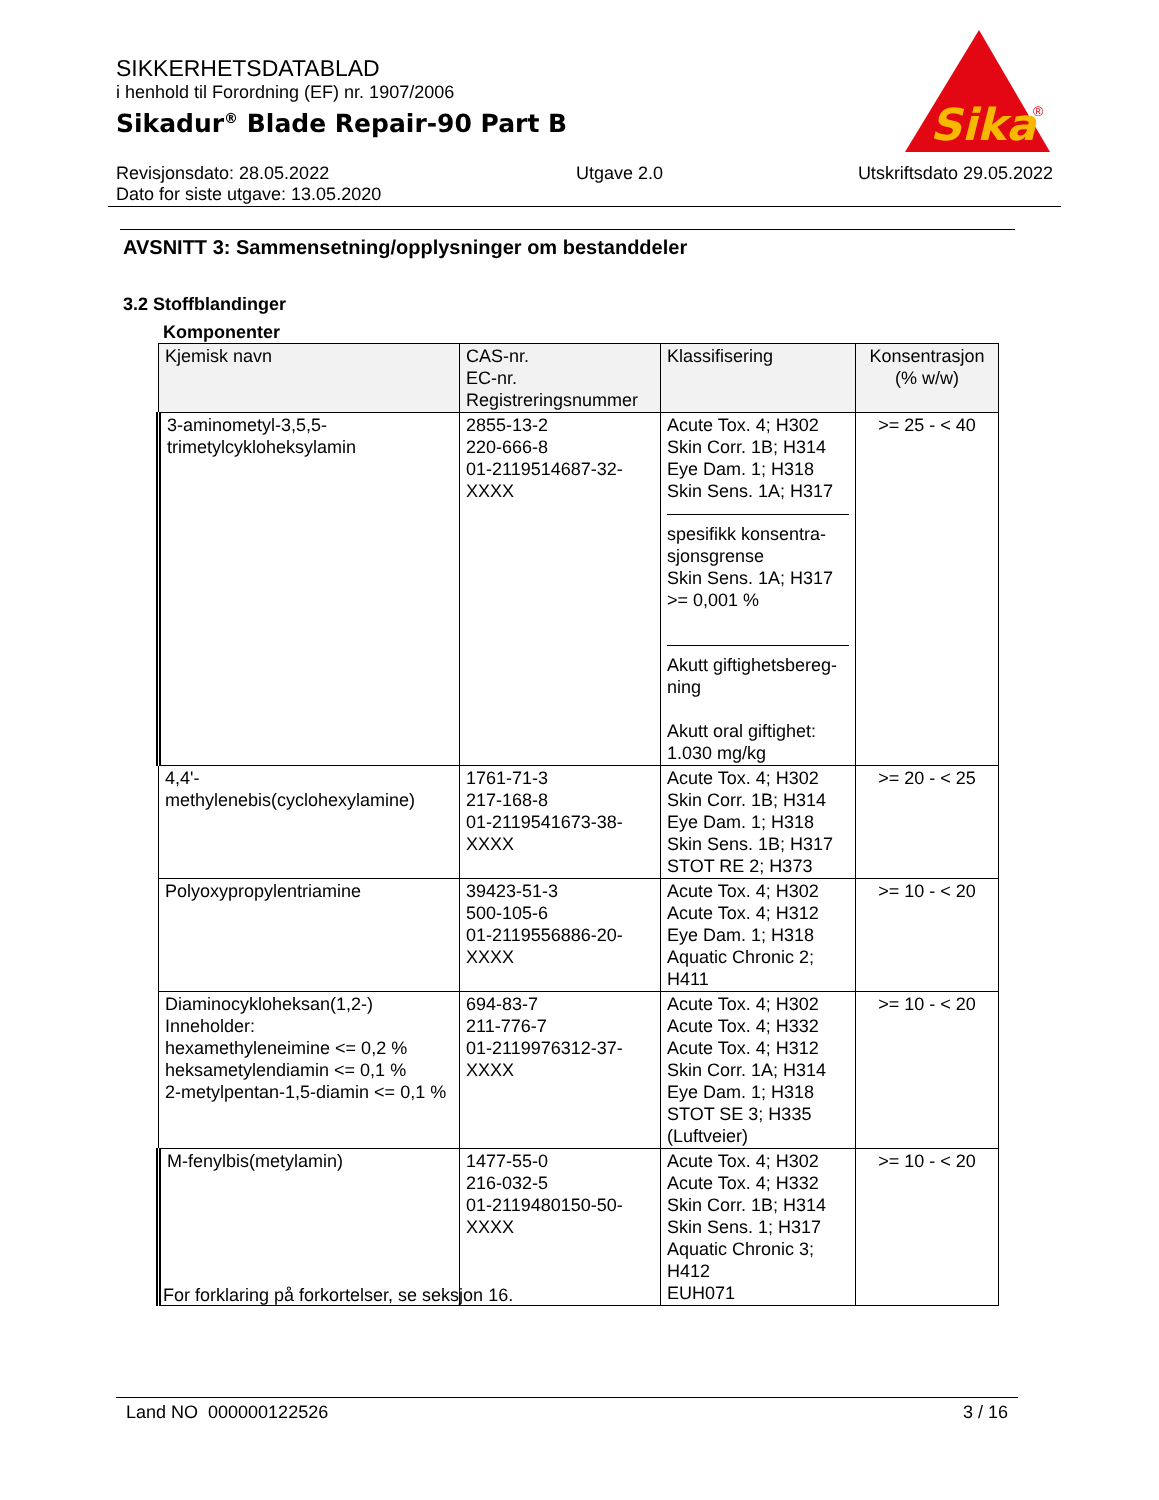SIKKERHETSDATABLAD
i henhold til Forordning (EF) nr. 1907/2006
Sikadur<sup>®</sup> Blade Repair-90 Part B
Sika
®
Revisjonsdato: 28.05.2022
Dato for siste utgave: 13.05.2020
Utgave 2.0 Utskriftsdato 29.05.2022
AVSNITT 3: Sammensetning/opplysninger om bestanddeler
3.2 Stoffblandinger
Komponenter
| Kjemisk navn | CAS-nr. EC-nr. Registreringsnummer | Klassifisering | Konsentrasjon (% w/w) |
| --- | --- | --- | --- |
| 3-aminometyl-3,5,5-trimetylcykloheksylamin | 2855-13-2 220-666-8 01-2119514687-32-XXXX | Acute Tox. 4; H302 Skin Corr. 1B; H314 Eye Dam. 1; H318 Skin Sens. 1A; H317 spesifikk konsentra-sjonsgrense Skin Sens. 1A; H317 >= 0,001 % Akutt giftighetsbereg-ning Akutt oral giftighet: 1.030 mg/kg | >= 25 - < 40 |
| 4,4'- methylenebis(cyclohexylamine) | 1761-71-3 217-168-8 01-2119541673-38-XXXX | Acute Tox. 4; H302 Skin Corr. 1B; H314 Eye Dam. 1; H318 Skin Sens. 1B; H317 STOT RE 2; H373 | >= 20 - < 25 |
| Polyoxypropylentriamine | 39423-51-3 500-105-6 01-2119556886-20-XXXX | Acute Tox. 4; H302 Acute Tox. 4; H312 Eye Dam. 1; H318 Aquatic Chronic 2; H411 | >= 10 - < 20 |
| Diaminocykloheksan(1,2-) Inneholder: hexamethyleneimine <= 0,2 % heksametylendiamin <= 0,1 % 2-metylpentan-1,5-diamin <= 0,1 % | 694-83-7 211-776-7 01-2119976312-37-XXXX | Acute Tox. 4; H302 Acute Tox. 4; H332 Acute Tox. 4; H312 Skin Corr. 1A; H314 Eye Dam. 1; H318 STOT SE 3; H335 (Luftveier) | >= 10 - < 20 |
| M-fenylbis(metylamin) | 1477-55-0 216-032-5 01-2119480150-50-XXXX | Acute Tox. 4; H302 Acute Tox. 4; H332 Skin Corr. 1B; H314 Skin Sens. 1; H317 Aquatic Chronic 3; H412 EUH071 | >= 10 - < 20 |
For forklaring på forkortelser, se seksjon 16.
Land NO 000000122526 3 / 16